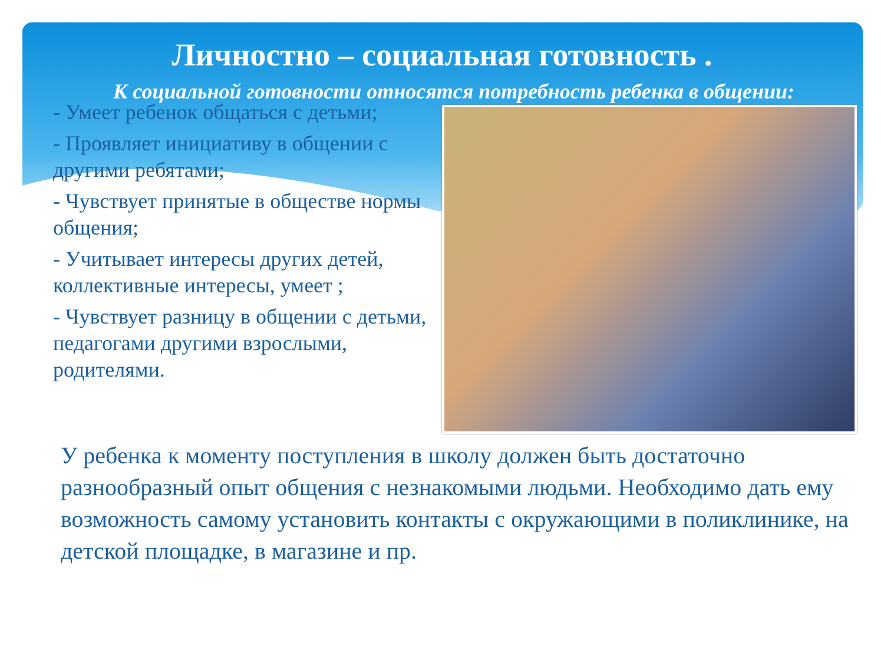Личностно – социальная готовность .
К социальной готовности относятся потребность ребенка в общении:
- Умеет ребенок общаться с детьми;
- Проявляет инициативу в общении с другими ребятами;
- Чувствует принятые в обществе нормы общения;
- Учитывает интересы других детей, коллективные интересы, умеет ;
- Чувствует разницу в общении с детьми, педагогами другими взрослыми, родителями.
У ребенка к моменту поступления в школу должен быть достаточно разнообразный опыт общения с незнакомыми людьми. Необходимо дать ему возможность самому установить контакты с окружающими в поликлинике, на детской площадке, в магазине и пр.